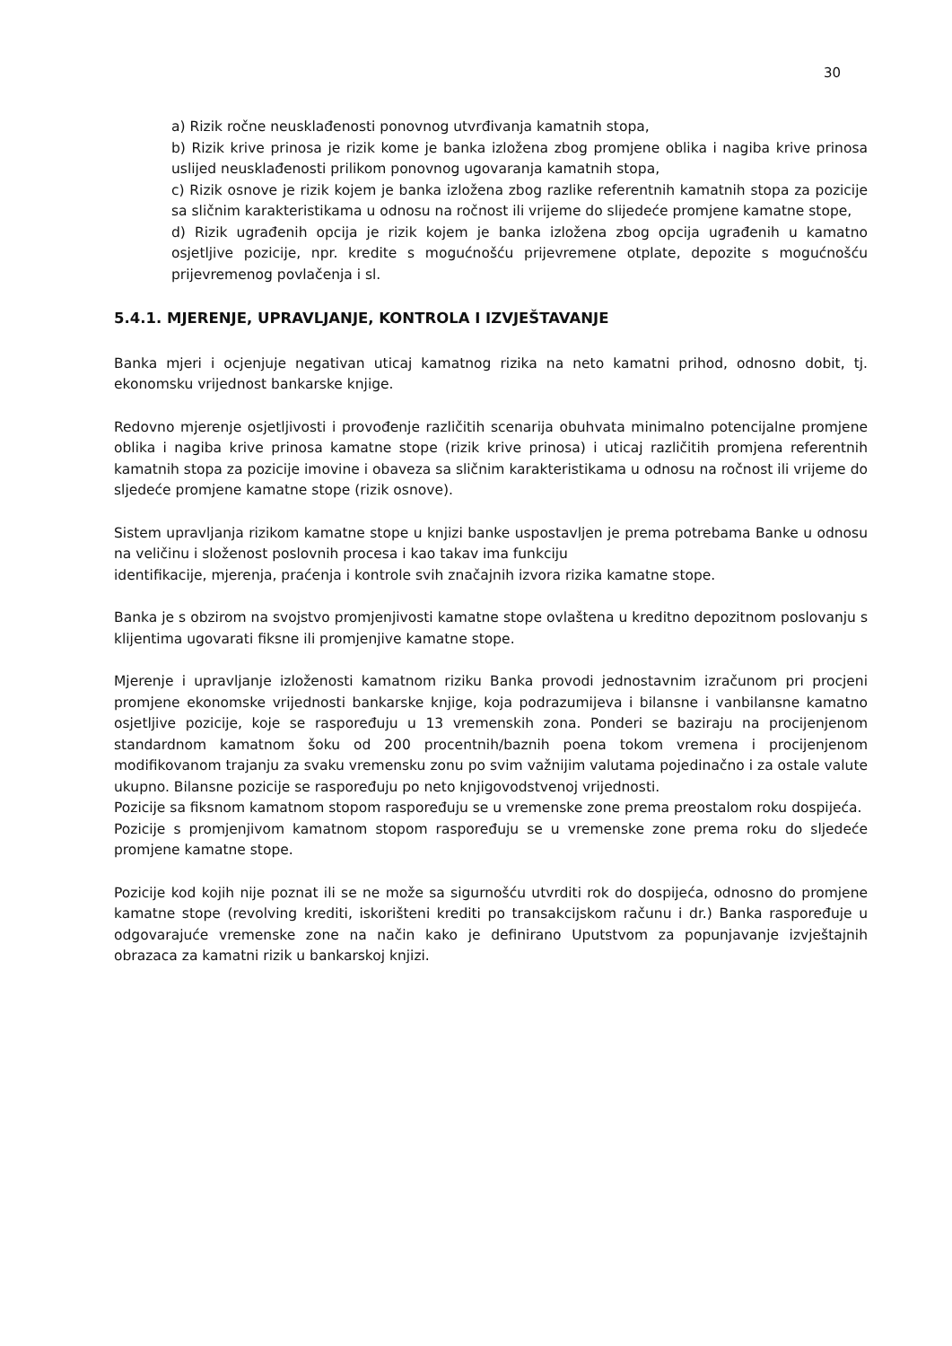30
a) Rizik ročne neusklađenosti ponovnog utvrđivanja kamatnih stopa,
b) Rizik krive prinosa je rizik kome je banka izložena zbog promjene oblika i nagiba krive prinosa uslijed neusklađenosti prilikom ponovnog ugovaranja kamatnih stopa,
c) Rizik osnove je rizik kojem je banka izložena zbog razlike referentnih kamatnih stopa za pozicije sa sličnim karakteristikama u odnosu na ročnost ili vrijeme do slijedeće promjene kamatne stope,
d) Rizik ugrađenih opcija je rizik kojem je banka izložena zbog opcija ugrađenih u kamatno osjetljive pozicije, npr. kredite s mogućnošću prijevremene otplate, depozite s mogućnošću prijevremenog povlačenja i sl.
5.4.1. MJERENJE, UPRAVLJANJE, KONTROLA I IZVJEŠTAVANJE
Banka mjeri i ocjenjuje negativan uticaj kamatnog rizika na neto kamatni prihod, odnosno dobit, tj. ekonomsku vrijednost bankarske knjige.
Redovno mjerenje osjetljivosti i provođenje različitih scenarija obuhvata minimalno potencijalne promjene oblika i nagiba krive prinosa kamatne stope (rizik krive prinosa) i uticaj različitih promjena referentnih kamatnih stopa za pozicije imovine i obaveza sa sličnim karakteristikama u odnosu na ročnost ili vrijeme do sljedeće promjene kamatne stope (rizik osnove).
Sistem upravljanja rizikom kamatne stope u knjizi banke uspostavljen je prema potrebama Banke u odnosu na veličinu i složenost poslovnih procesa i kao takav ima funkciju
identifikacije, mjerenja, praćenja i kontrole svih značajnih izvora rizika kamatne stope.
Banka je s obzirom na svojstvo promjenjivosti kamatne stope ovlaštena u kreditno depozitnom poslovanju s klijentima ugovarati fiksne ili promjenjive kamatne stope.
Mjerenje i upravljanje izloženosti kamatnom riziku Banka provodi jednostavnim izračunom pri procjeni promjene ekonomske vrijednosti bankarske knjige, koja podrazumijeva i bilansne i vanbilansne kamatno osjetljive pozicije, koje se raspoređuju u 13 vremenskih zona. Ponderi se baziraju na procijenjenom standardnom kamatnom šoku od 200 procentnih/baznih poena tokom vremena i procijenjenom modifikovanom trajanju za svaku vremensku zonu po svim važnijim valutama pojedinačno i za ostale valute ukupno. Bilansne pozicije se raspoređuju po neto knjigovodstvenoj vrijednosti.
Pozicije sa fiksnom kamatnom stopom raspoređuju se u vremenske zone prema preostalom roku dospijeća.
Pozicije s promjenjivom kamatnom stopom raspoređuju se u vremenske zone prema roku do sljedeće promjene kamatne stope.
Pozicije kod kojih nije poznat ili se ne može sa sigurnošću utvrditi rok do dospijeća, odnosno do promjene kamatne stope (revolving krediti, iskorišteni krediti po transakcijskom računu i dr.) Banka raspoređuje u odgovarajuće vremenske zone na način kako je definirano Uputstvom za popunjavanje izvještajnih obrazaca za kamatni rizik u bankarskoj knjizi.